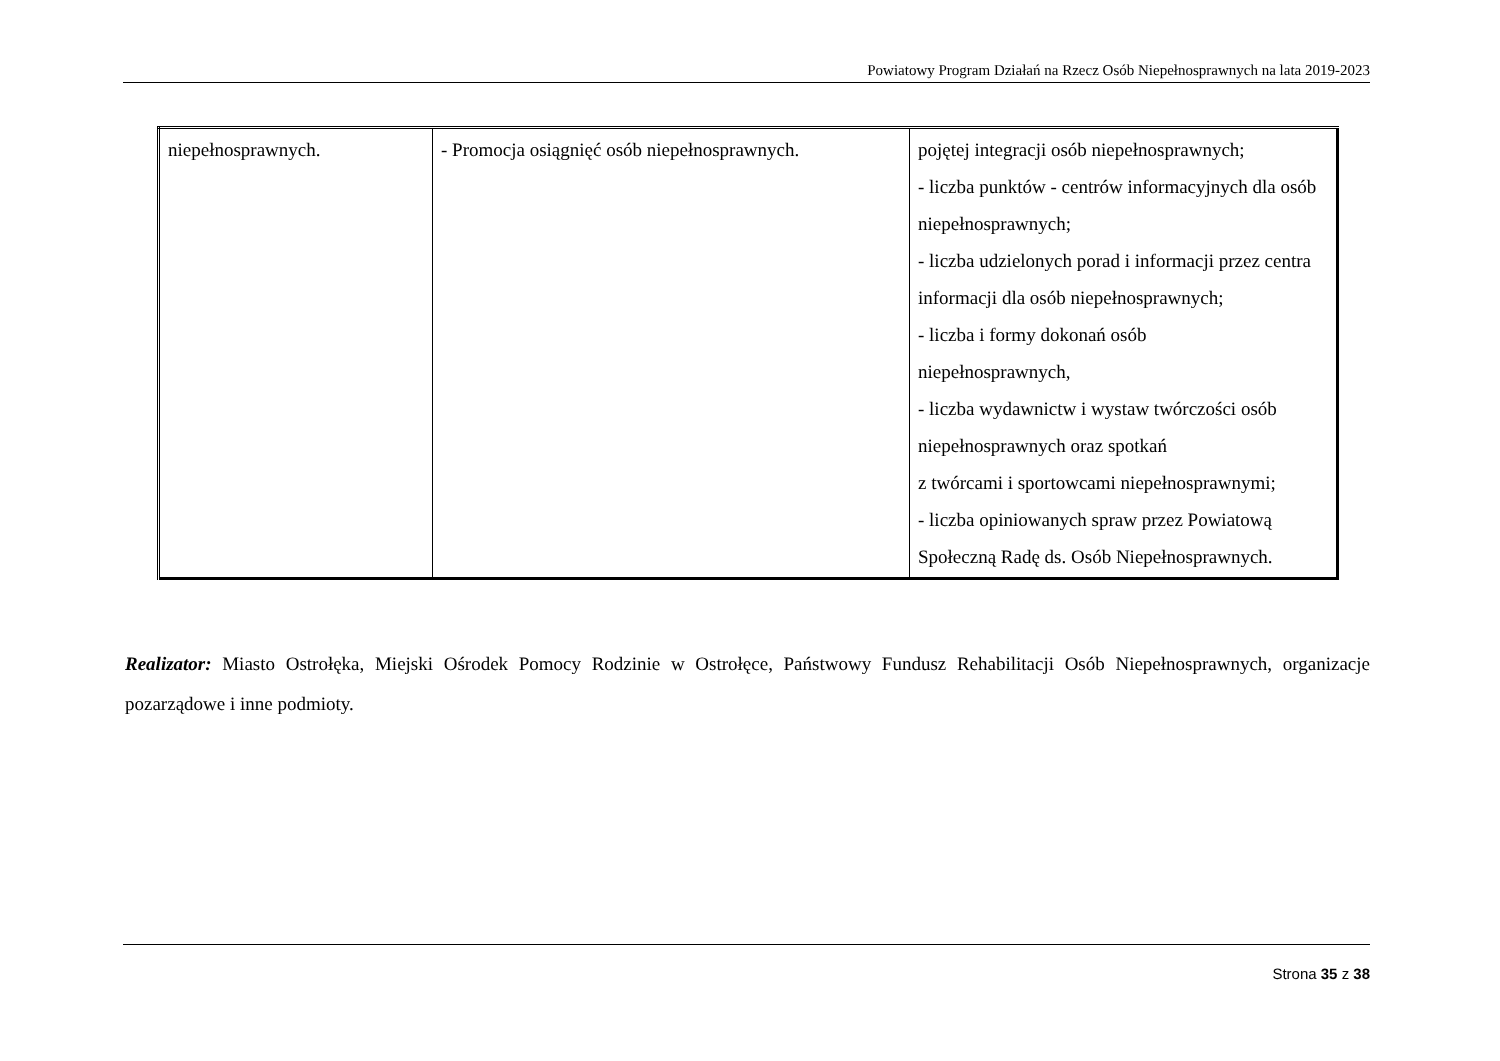Powiatowy Program Działań na Rzecz Osób Niepełnosprawnych na lata 2019-2023
| niepełnosprawnych. | - Promocja osiągnięć osób niepełnosprawnych. | pojętej integracji osób niepełnosprawnych; - liczba punktów - centrów informacyjnych dla osób niepełnosprawnych; - liczba udzielonych porad i informacji przez centra informacji dla osób niepełnosprawnych; - liczba i formy dokonań osób niepełnosprawnych, - liczba wydawnictw i wystaw twórczości osób niepełnosprawnych oraz spotkań z twórcami i sportowcami niepełnosprawnymi; - liczba opiniowanych spraw przez Powiatową Społeczną Radę ds. Osób Niepełnosprawnych. |
Realizator: Miasto Ostrołęka, Miejski Ośrodek Pomocy Rodzinie w Ostrołęce, Państwowy Fundusz Rehabilitacji Osób Niepełnosprawnych, organizacje pozarządowe i inne podmioty.
Strona 35 z 38